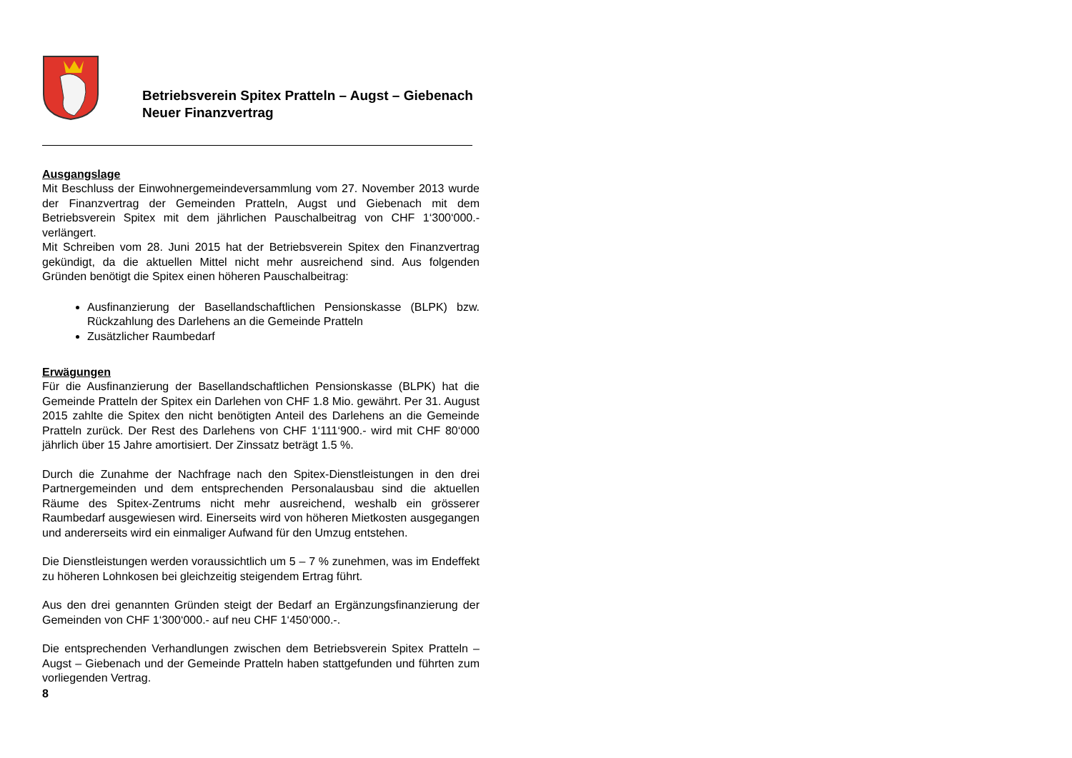Betriebsverein Spitex Pratteln – Augst – Giebenach
Neuer Finanzvertrag
Ausgangslage
Mit Beschluss der Einwohnergemeindeversammlung vom 27. November 2013 wurde der Finanzvertrag der Gemeinden Pratteln, Augst und Giebenach mit dem Betriebsverein Spitex mit dem jährlichen Pauschalbeitrag von CHF 1‘300‘000.- verlängert.
Mit Schreiben vom 28. Juni 2015 hat der Betriebsverein Spitex den Finanzvertrag gekündigt, da die aktuellen Mittel nicht mehr ausreichend sind. Aus folgenden Gründen benötigt die Spitex einen höheren Pauschalbeitrag:
Ausfinanzierung der Basellandschaftlichen Pensionskasse (BLPK) bzw. Rückzahlung des Darlehens an die Gemeinde Pratteln
Zusätzlicher Raumbedarf
Erwägungen
Für die Ausfinanzierung der Basellandschaftlichen Pensionskasse (BLPK) hat die Gemeinde Pratteln der Spitex ein Darlehen von CHF 1.8 Mio. gewährt. Per 31. August 2015 zahlte die Spitex den nicht benötigten Anteil des Darlehens an die Gemeinde Pratteln zurück. Der Rest des Darlehens von CHF 1‘111‘900.- wird mit CHF 80‘000 jährlich über 15 Jahre amortisiert. Der Zinssatz beträgt 1.5 %.
Durch die Zunahme der Nachfrage nach den Spitex-Dienstleistungen in den drei Partnergemeinden und dem entsprechenden Personalausbau sind die aktuellen Räume des Spitex-Zentrums nicht mehr ausreichend, weshalb ein grösserer Raumbedarf ausgewiesen wird. Einerseits wird von höheren Mietkosten ausgegangen und andererseits wird ein einmaliger Aufwand für den Umzug entstehen.
Die Dienstleistungen werden voraussichtlich um 5 – 7 % zunehmen, was im Endeffekt zu höheren Lohnkosen bei gleichzeitig steigendem Ertrag führt.
Aus den drei genannten Gründen steigt der Bedarf an Ergänzungsfinanzierung der Gemeinden von CHF 1‘300‘000.- auf neu CHF 1‘450‘000.-.
Die entsprechenden Verhandlungen zwischen dem Betriebsverein Spitex Pratteln – Augst – Giebenach und der Gemeinde Pratteln haben stattgefunden und führten zum vorliegenden Vertrag.
8